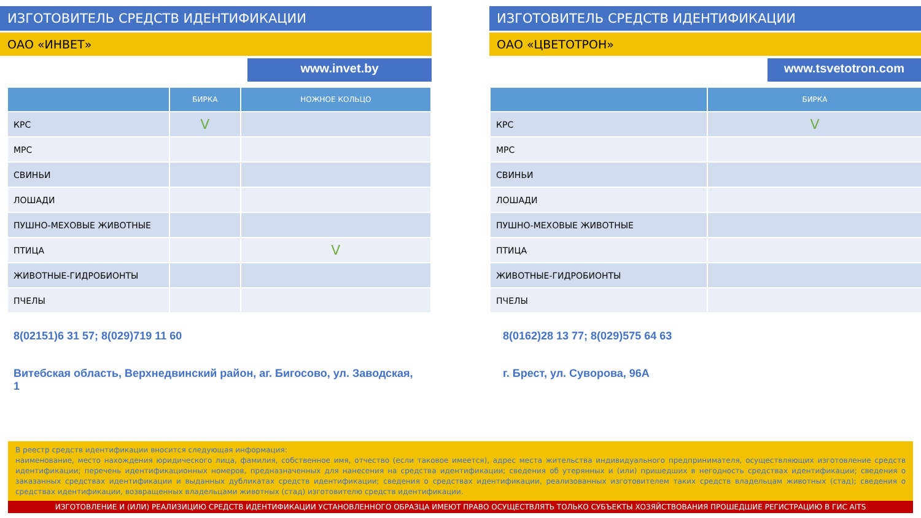ИЗГОТОВИТЕЛЬ СРЕДСТВ ИДЕНТИФИКАЦИИ
ОАО «ИНВЕТ»
www.invet.by
| | БИРКА | НОЖНОЕ КОЛЬЦО |
| --- | --- | --- |
| КРС | V | |
| МРС | | |
| СВИНЬИ | | |
| ЛОШАДИ | | |
| ПУШНО-МЕХОВЫЕ ЖИВОТНЫЕ | | |
| ПТИЦА | | V |
| ЖИВОТНЫЕ-ГИДРОБИОНТЫ | | |
| ПЧЕЛЫ | | |
8(02151)6 31 57; 8(029)719 11 60
Витебская область, Верхнедвинский район, аг. Бигосово, ул. Заводская, 1
ИЗГОТОВИТЕЛЬ СРЕДСТВ ИДЕНТИФИКАЦИИ
ОАО «ЦВЕТОТРОН»
www.tsvetotron.com
| | БИРКА |
| --- | --- |
| КРС | V |
| МРС | |
| СВИНЬИ | |
| ЛОШАДИ | |
| ПУШНО-МЕХОВЫЕ ЖИВОТНЫЕ | |
| ПТИЦА | |
| ЖИВОТНЫЕ-ГИДРОБИОНТЫ | |
| ПЧЕЛЫ | |
8(0162)28 13 77; 8(029)575 64 63
г. Брест, ул. Суворова, 96А
В реестр средств идентификации вносится следующая информация:
наименование, место нахождения юридического лица, фамилия, собственное имя, отчество (если таковое имеется), адрес места жительства индивидуального предпринимателя, осуществляющих изготовление средств идентификации; перечень идентификационных номеров, предназначенных для нанесения на средства идентификации; сведения об утерянных и (или) пришедших в негодность средствах идентификации; сведения о заказанных средствах идентификации и выданных дубликатах средств идентификации; сведения о средствах идентификации, реализованных изготовителем таких средств владельцам животных (стад); сведения о средствах идентификации, возвращенных владельцами животных (стад) изготовителю средств идентификации.
ИЗГОТОВЛЕНИЕ И (ИЛИ) РЕАЛИЗИЦИЮ СРЕДСТВ ИДЕНТИФИКАЦИИ УСТАНОВЛЕННОГО ОБРАЗЦА ИМЕЮТ ПРАВО ОСУЩЕСТВЛЯТЬ ТОЛЬКО СУБЪЕКТЫ ХОЗЯЙСТВОВАНИЯ ПРОШЕДШИЕ РЕГИСТРАЦИЮ В ГИС AITS